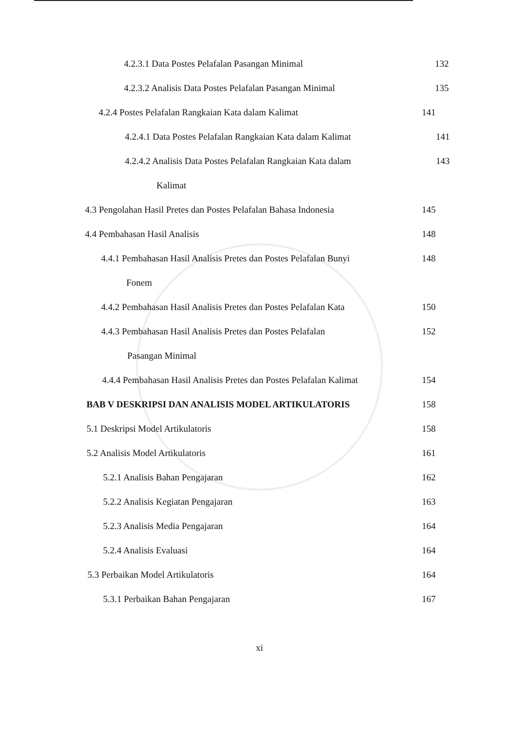4.2.3.1 Data Postes Pelafalan Pasangan Minimal 132
4.2.3.2 Analisis Data Postes Pelafalan Pasangan Minimal 135
4.2.4 Postes Pelafalan Rangkaian Kata dalam Kalimat 141
4.2.4.1 Data Postes Pelafalan Rangkaian Kata dalam Kalimat
141
4.2.4.2 Analisis Data Postes Pelafalan Rangkaian Kata dalam
143
Kalimat
4.3 Pengolahan Hasil Pretes dan Postes Pelafalan Bahasa Indonesia
145
4.4 Pembahasan Hasil Analisis 148
4.4.1 Pembahasan Hasil Analisis Pretes dan Postes Pelafalan Bunyi
148
Fonem
4.4.2 Pembahasan Hasil Analisis Pretes dan Postes Pelafalan Kata
150
4.4.3 Pembahasan Hasil Analisis Pretes dan Postes Pelafalan
152
Pasangan Minimal
4.4.4 Pembahasan Hasil Analisis Pretes dan Postes Pelafalan Kalimat
154
BAB V DESKRIPSI DAN ANALISIS MODEL ARTIKULATORIS 158
5.1 Deskripsi Model Artikulatoris 158
5.2 Analisis Model Artikulatoris 161
5.2.1 Analisis Bahan Pengajaran 162
5.2.2 Analisis Kegiatan Pengajaran 163
5.2.3 Analisis Media Pengajaran 164
5.2.4 Analisis Evaluasi 164
5.3 Perbaikan Model Artikulatoris 164
5.3.1 Perbaikan Bahan Pengajaran 167
xi